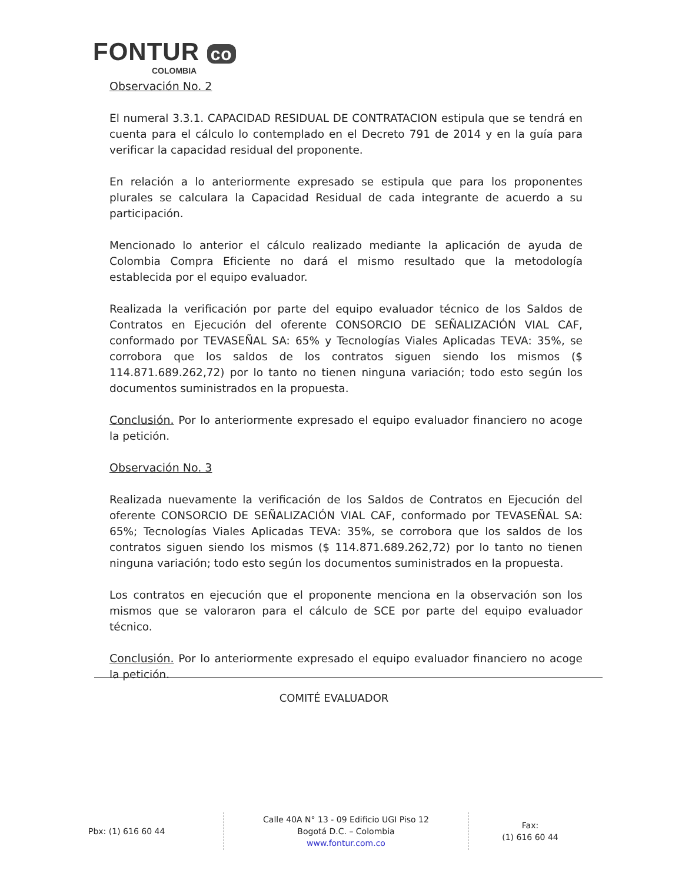FONTUR co
COLOMBIA
Observación No. 2
El numeral 3.3.1. CAPACIDAD RESIDUAL DE CONTRATACION estipula que se tendrá en cuenta para el cálculo lo contemplado en el Decreto 791 de 2014 y en la guía para verificar la capacidad residual del proponente.
En relación a lo anteriormente expresado se estipula que para los proponentes plurales se calculara la Capacidad Residual de cada integrante de acuerdo a su participación.
Mencionado lo anterior el cálculo realizado mediante la aplicación de ayuda de Colombia Compra Eficiente no dará el mismo resultado que la metodología establecida por el equipo evaluador.
Realizada la verificación por parte del equipo evaluador técnico de los Saldos de Contratos en Ejecución del oferente CONSORCIO DE SEÑALIZACIÓN VIAL CAF, conformado por TEVASEÑAL SA: 65% y Tecnologías Viales Aplicadas TEVA: 35%, se corrobora que los saldos de los contratos siguen siendo los mismos ($ 114.871.689.262,72) por lo tanto no tienen ninguna variación; todo esto según los documentos suministrados en la propuesta.
Conclusión. Por lo anteriormente expresado el equipo evaluador financiero no acoge la petición.
Observación No. 3
Realizada nuevamente la verificación de los Saldos de Contratos en Ejecución del oferente CONSORCIO DE SEÑALIZACIÓN VIAL CAF, conformado por TEVASEÑAL SA: 65%; Tecnologías Viales Aplicadas TEVA: 35%, se corrobora que los saldos de los contratos siguen siendo los mismos ($ 114.871.689.262,72) por lo tanto no tienen ninguna variación; todo esto según los documentos suministrados en la propuesta.
Los contratos en ejecución que el proponente menciona en la observación son los mismos que se valoraron para el cálculo de SCE por parte del equipo evaluador técnico.
Conclusión. Por lo anteriormente expresado el equipo evaluador financiero no acoge la petición.
COMITÉ EVALUADOR
Pbx: (1) 616 60 44
Calle 40A N° 13 - 09 Edificio UGI Piso 12
Bogotá D.C. – Colombia
www.fontur.com.co
Fax:
(1) 616 60 44